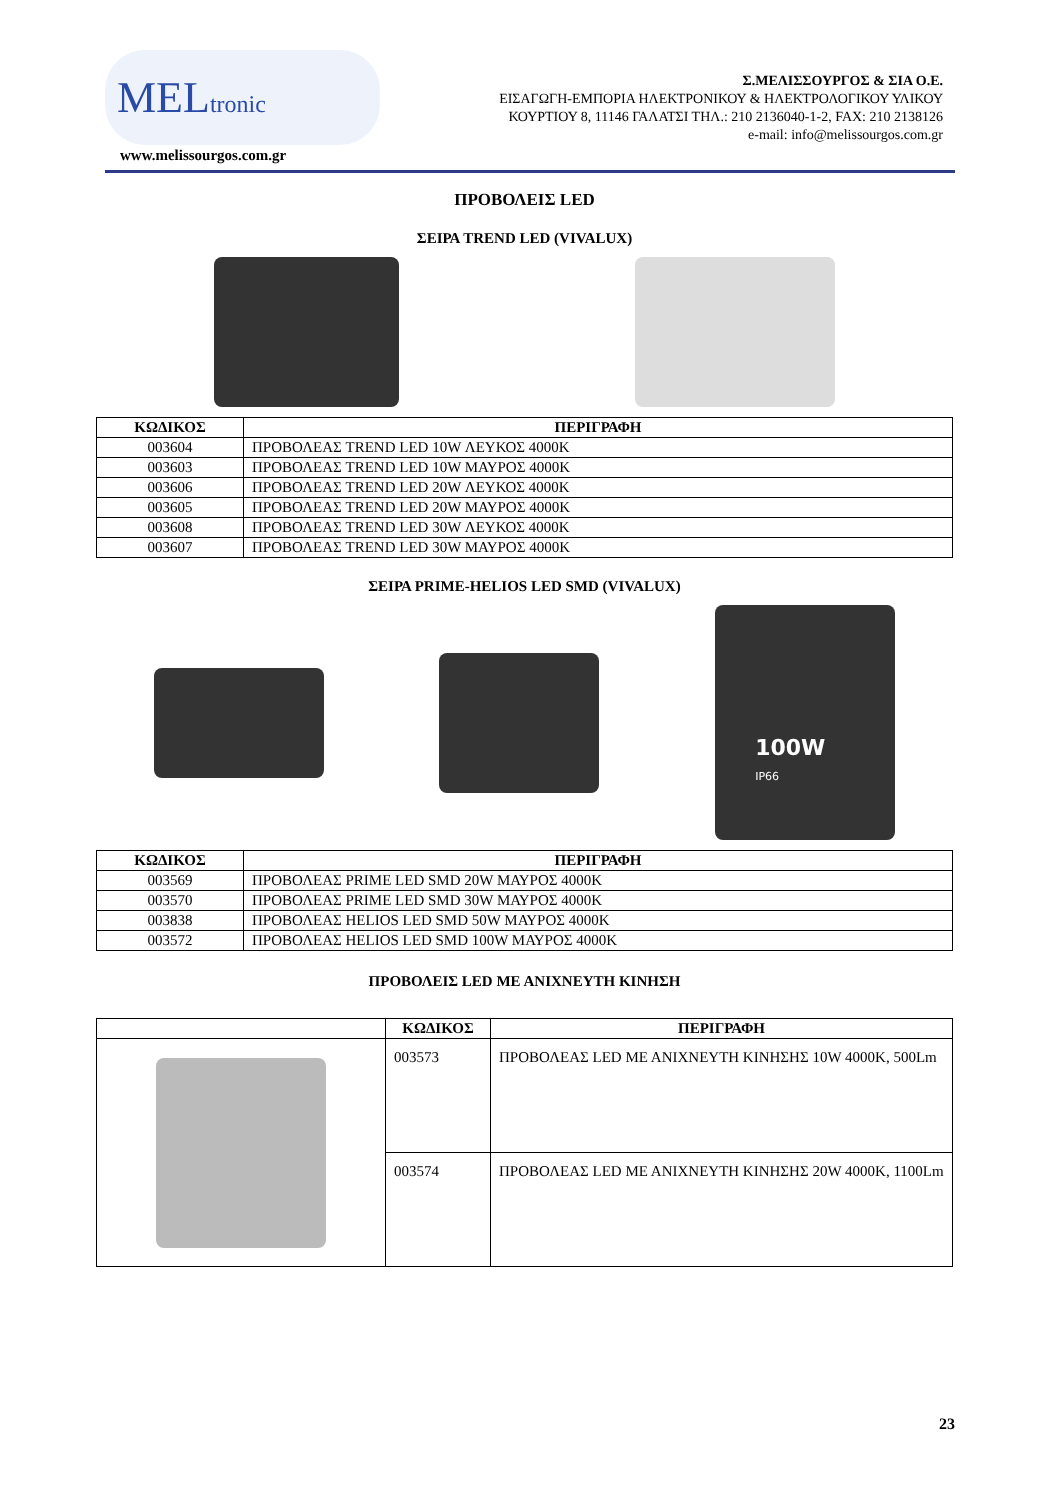MELtronic
www.melissourgos.com.gr
Σ.ΜΕΛΙΣΣΟΥΡΓΟΣ & ΣΙΑ Ο.Ε.
ΕΙΣΑΓΩΓΗ-ΕΜΠΟΡΙΑ ΗΛΕΚΤΡΟΝΙΚΟΥ & ΗΛΕΚΤΡΟΛΟΓΙΚΟΥ ΥΛΙΚΟΥ
ΚΟΥΡΤΙΟΥ 8, 11146 ΓΑΛΑΤΣΙ ΤΗΛ.: 210 2136040-1-2, FAX: 210 2138126
e-mail: info@melissourgos.com.gr
ΠΡΟΒΟΛΕΙΣ LED
ΣΕΙΡΑ TREND LED (VIVALUX)
| ΚΩΔΙΚΟΣ | ΠΕΡΙΓΡΑΦΗ |
| --- | --- |
| 003604 | ΠΡΟΒΟΛΕΑΣ TREND LED 10W ΛΕΥΚΟΣ 4000K |
| 003603 | ΠΡΟΒΟΛΕΑΣ TREND LED 10W ΜΑΥΡΟΣ 4000K |
| 003606 | ΠΡΟΒΟΛΕΑΣ TREND LED 20W ΛΕΥΚΟΣ 4000K |
| 003605 | ΠΡΟΒΟΛΕΑΣ TREND LED 20W ΜΑΥΡΟΣ 4000K |
| 003608 | ΠΡΟΒΟΛΕΑΣ TREND LED 30W ΛΕΥΚΟΣ 4000K |
| 003607 | ΠΡΟΒΟΛΕΑΣ TREND LED 30W ΜΑΥΡΟΣ 4000K |
ΣΕΙΡΑ PRIME-HELIOS LED SMD (VIVALUX)
100W
IP66
| ΚΩΔΙΚΟΣ | ΠΕΡΙΓΡΑΦΗ |
| --- | --- |
| 003569 | ΠΡΟΒΟΛΕΑΣ PRIME LED SMD 20W ΜΑΥΡΟΣ 4000K |
| 003570 | ΠΡΟΒΟΛΕΑΣ PRIME LED SMD 30W ΜΑΥΡΟΣ 4000K |
| 003838 | ΠΡΟΒΟΛΕΑΣ HELIOS LED SMD 50W ΜΑΥΡΟΣ 4000K |
| 003572 | ΠΡΟΒΟΛΕΑΣ HELIOS LED SMD 100W ΜΑΥΡΟΣ 4000K |
ΠΡΟΒΟΛΕΙΣ LED ΜΕ ΑΝΙΧΝΕΥΤΗ ΚΙΝΗΣΗ
| | ΚΩΔΙΚΟΣ | ΠΕΡΙΓΡΑΦΗ |
| --- | --- | --- |
| | 003573 | ΠΡΟΒΟΛΕΑΣ LED ΜΕ ΑΝΙΧΝΕΥΤΗ ΚΙΝΗΣΗΣ 10W 4000K, 500Lm |
| | 003574 | ΠΡΟΒΟΛΕΑΣ LED ΜΕ ΑΝΙΧΝΕΥΤΗ ΚΙΝΗΣΗΣ 20W 4000K, 1100Lm |
23